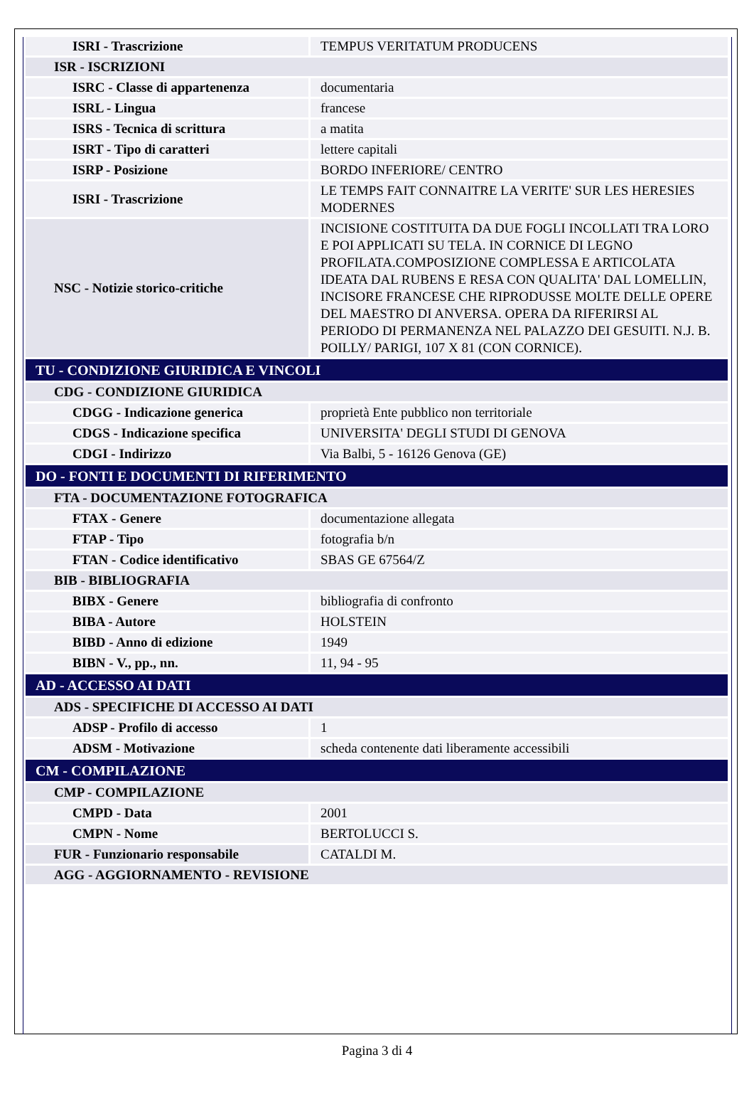| ISRI - Trascrizione | TEMPUS VERITATUM PRODUCENS |
| ISR - ISCRIZIONI | |
| ISRC - Classe di appartenenza | documentaria |
| ISRL - Lingua | francese |
| ISRS - Tecnica di scrittura | a matita |
| ISRT - Tipo di caratteri | lettere capitali |
| ISRP - Posizione | BORDO INFERIORE/ CENTRO |
| ISRI - Trascrizione | LE TEMPS FAIT CONNAITRE LA VERITE' SUR LES HERESIES MODERNES |
| NSC - Notizie storico-critiche | INCISIONE COSTITUITA DA DUE FOGLI INCOLLATI TRA LORO E POI APPLICATI SU TELA. IN CORNICE DI LEGNO PROFILATA.COMPOSIZIONE COMPLESSA E ARTICOLATA IDEATA DAL RUBENS E RESA CON QUALITA' DAL LOMELLIN, INCISORE FRANCESE CHE RIPRODUSSE MOLTE DELLE OPERE DEL MAESTRO DI ANVERSA. OPERA DA RIFERIRSI AL PERIODO DI PERMANENZA NEL PALAZZO DEI GESUITI. N.J. B. POILLY/ PARIGI, 107 X 81 (CON CORNICE). |
| TU - CONDIZIONE GIURIDICA E VINCOLI | |
| CDG - CONDIZIONE GIURIDICA | |
| CDGG - Indicazione generica | proprietà Ente pubblico non territoriale |
| CDGS - Indicazione specifica | UNIVERSITA' DEGLI STUDI DI GENOVA |
| CDGI - Indirizzo | Via Balbi, 5 - 16126 Genova (GE) |
| DO - FONTI E DOCUMENTI DI RIFERIMENTO | |
| FTA - DOCUMENTAZIONE FOTOGRAFICA | |
| FTAX - Genere | documentazione allegata |
| FTAP - Tipo | fotografia b/n |
| FTAN - Codice identificativo | SBAS GE 67564/Z |
| BIB - BIBLIOGRAFIA | |
| BIBX - Genere | bibliografia di confronto |
| BIBA - Autore | HOLSTEIN |
| BIBD - Anno di edizione | 1949 |
| BIBN - V., pp., nn. | 11, 94 - 95 |
| AD - ACCESSO AI DATI | |
| ADS - SPECIFICHE DI ACCESSO AI DATI | |
| ADSP - Profilo di accesso | 1 |
| ADSM - Motivazione | scheda contenente dati liberamente accessibili |
| CM - COMPILAZIONE | |
| CMP - COMPILAZIONE | |
| CMPD - Data | 2001 |
| CMPN - Nome | BERTOLUCCI S. |
| FUR - Funzionario responsabile | CATALDI M. |
| AGG - AGGIORNAMENTO - REVISIONE | |
Pagina 3 di 4